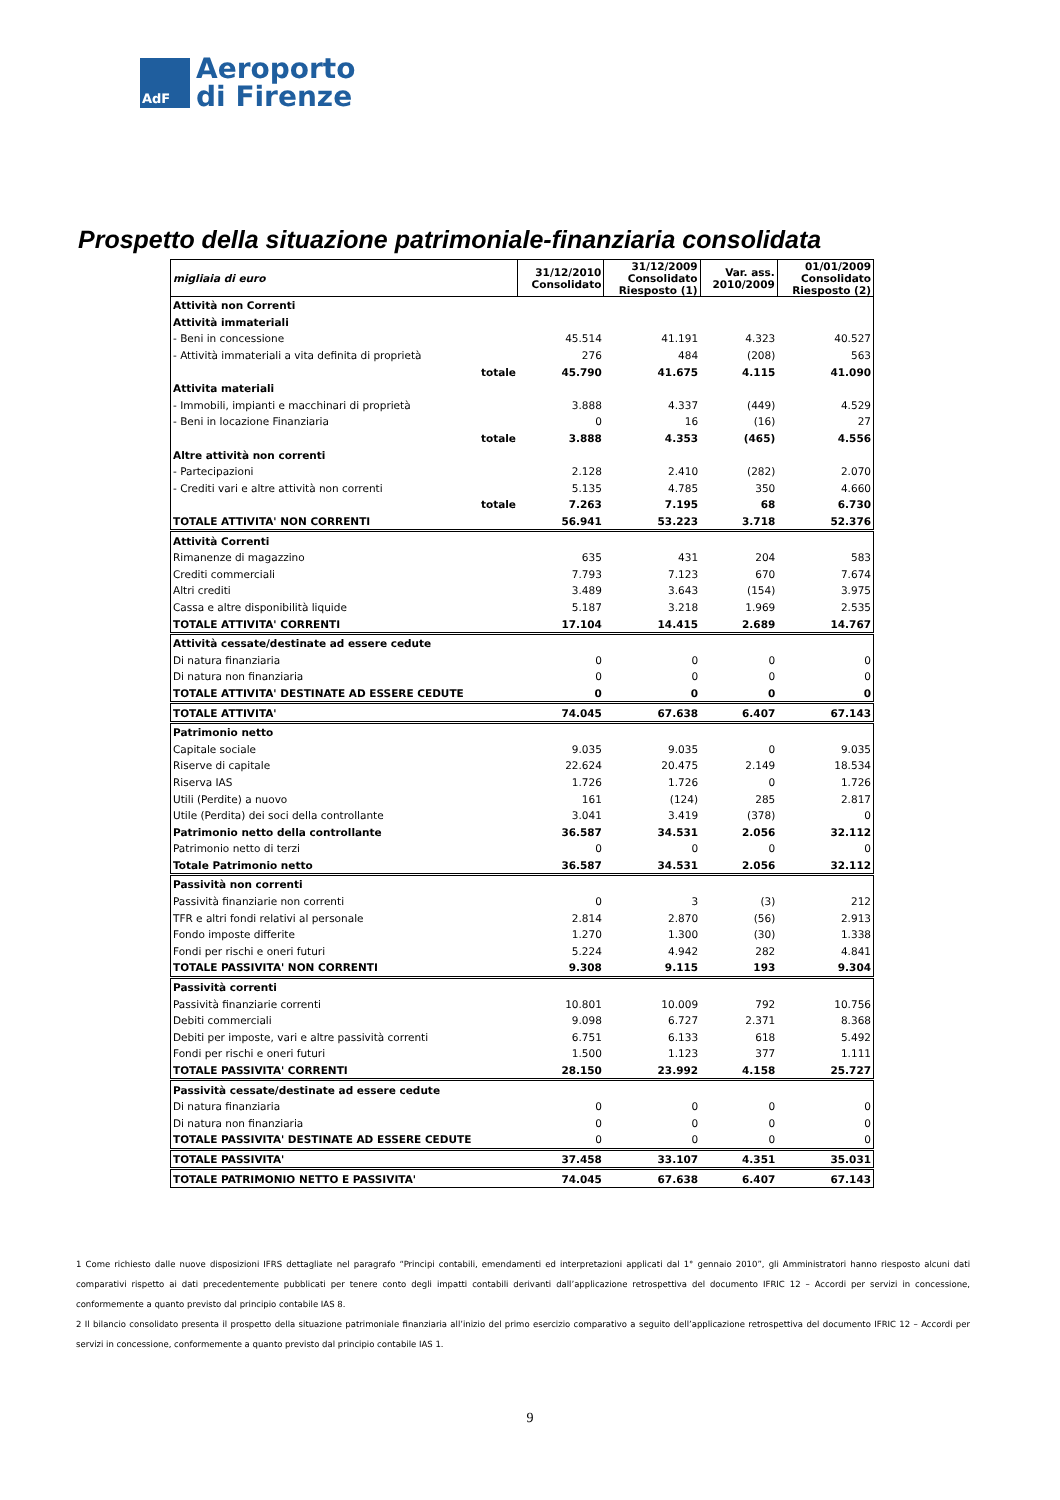AdF
Aeroporto
di Firenze
Prospetto della situazione patrimoniale-finanziaria consolidata
| migliaia di euro | 31/12/2010 Consolidato | 31/12/2009 Consolidato Riesposto (1) | Var. ass. 2010/2009 | 01/01/2009 Consolidato Riesposto (2) |
| --- | --- | --- | --- | --- |
| Attività non Correnti | | | | |
| Attività immateriali | | | | |
| - Beni in concessione | 45.514 | 41.191 | 4.323 | 40.527 |
| - Attività immateriali a vita definita di proprietà | 276 | 484 | (208) | 563 |
| totale | 45.790 | 41.675 | 4.115 | 41.090 |
| Attivita materiali | | | | |
| - Immobili, impianti e macchinari di proprietà | 3.888 | 4.337 | (449) | 4.529 |
| - Beni in locazione Finanziaria | 0 | 16 | (16) | 27 |
| totale | 3.888 | 4.353 | (465) | 4.556 |
| Altre attività non correnti | | | | |
| - Partecipazioni | 2.128 | 2.410 | (282) | 2.070 |
| - Crediti vari e altre attività non correnti | 5.135 | 4.785 | 350 | 4.660 |
| totale | 7.263 | 7.195 | 68 | 6.730 |
| TOTALE ATTIVITA' NON CORRENTI | 56.941 | 53.223 | 3.718 | 52.376 |
| Attività Correnti | | | | |
| Rimanenze di magazzino | 635 | 431 | 204 | 583 |
| Crediti commerciali | 7.793 | 7.123 | 670 | 7.674 |
| Altri crediti | 3.489 | 3.643 | (154) | 3.975 |
| Cassa e altre disponibilità liquide | 5.187 | 3.218 | 1.969 | 2.535 |
| TOTALE ATTIVITA' CORRENTI | 17.104 | 14.415 | 2.689 | 14.767 |
| Attività cessate/destinate ad essere cedute | | | | |
| Di natura finanziaria | 0 | 0 | 0 | 0 |
| Di natura non finanziaria | 0 | 0 | 0 | 0 |
| TOTALE ATTIVITA' DESTINATE AD ESSERE CEDUTE | 0 | 0 | 0 | 0 |
| TOTALE ATTIVITA' | 74.045 | 67.638 | 6.407 | 67.143 |
| Patrimonio netto | | | | |
| Capitale sociale | 9.035 | 9.035 | 0 | 9.035 |
| Riserve di capitale | 22.624 | 20.475 | 2.149 | 18.534 |
| Riserva IAS | 1.726 | 1.726 | 0 | 1.726 |
| Utili (Perdite) a nuovo | 161 | (124) | 285 | 2.817 |
| Utile (Perdita) dei soci della controllante | 3.041 | 3.419 | (378) | 0 |
| Patrimonio netto della controllante | 36.587 | 34.531 | 2.056 | 32.112 |
| Patrimonio netto di terzi | 0 | 0 | 0 | 0 |
| Totale Patrimonio netto | 36.587 | 34.531 | 2.056 | 32.112 |
| Passività non correnti | | | | |
| Passività finanziarie non correnti | 0 | 3 | (3) | 212 |
| TFR e altri fondi relativi al personale | 2.814 | 2.870 | (56) | 2.913 |
| Fondo imposte differite | 1.270 | 1.300 | (30) | 1.338 |
| Fondi per rischi e oneri futuri | 5.224 | 4.942 | 282 | 4.841 |
| TOTALE PASSIVITA' NON CORRENTI | 9.308 | 9.115 | 193 | 9.304 |
| Passività correnti | | | | |
| Passività finanziarie correnti | 10.801 | 10.009 | 792 | 10.756 |
| Debiti commerciali | 9.098 | 6.727 | 2.371 | 8.368 |
| Debiti per imposte, vari e altre passività correnti | 6.751 | 6.133 | 618 | 5.492 |
| Fondi per rischi e oneri futuri | 1.500 | 1.123 | 377 | 1.111 |
| TOTALE PASSIVITA' CORRENTI | 28.150 | 23.992 | 4.158 | 25.727 |
| Passività cessate/destinate ad essere cedute | | | | |
| Di natura finanziaria | 0 | 0 | 0 | 0 |
| Di natura non finanziaria | 0 | 0 | 0 | 0 |
| TOTALE PASSIVITA' DESTINATE AD ESSERE CEDUTE | 0 | 0 | 0 | 0 |
| TOTALE PASSIVITA' | 37.458 | 33.107 | 4.351 | 35.031 |
| TOTALE PATRIMONIO NETTO E PASSIVITA' | 74.045 | 67.638 | 6.407 | 67.143 |
1 Come richiesto dalle nuove disposizioni IFRS dettagliate nel paragrafo “Principi contabili, emendamenti ed interpretazioni applicati dal 1° gennaio 2010”, gli Amministratori hanno riesposto alcuni dati comparativi rispetto ai dati precedentemente pubblicati per tenere conto degli impatti contabili derivanti dall’applicazione retrospettiva del documento IFRIC 12 – Accordi per servizi in concessione, conformemente a quanto previsto dal principio contabile IAS 8.
2 Il bilancio consolidato presenta il prospetto della situazione patrimoniale finanziaria all’inizio del primo esercizio comparativo a seguito dell’applicazione retrospettiva del documento IFRIC 12 – Accordi per servizi in concessione, conformemente a quanto previsto dal principio contabile IAS 1.
9